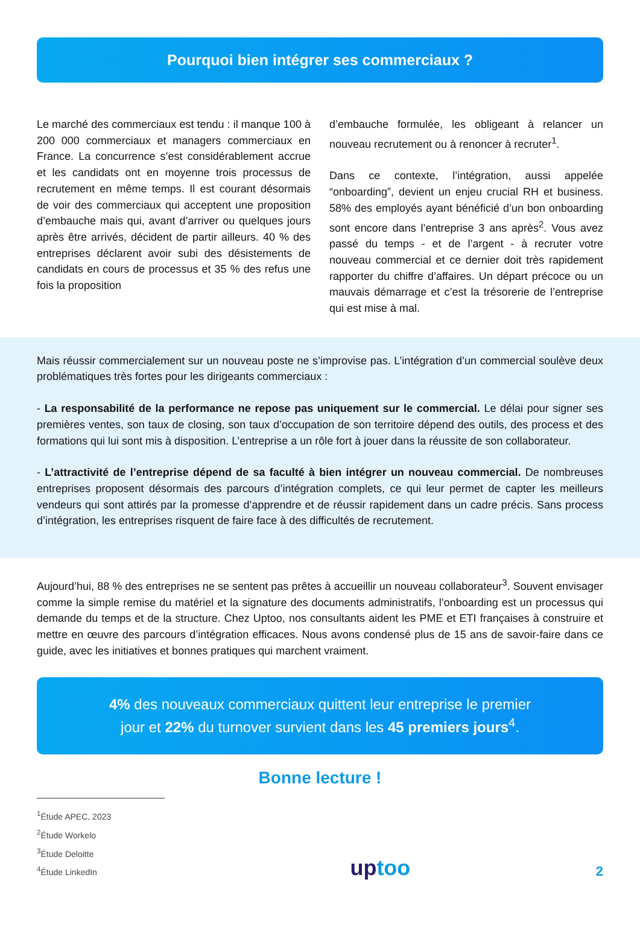Pourquoi bien intégrer ses commerciaux ?
Le marché des commerciaux est tendu : il manque 100 à 200 000 commerciaux et managers commerciaux en France. La concurrence s’est considérablement accrue et les candidats ont en moyenne trois processus de recrutement en même temps. Il est courant désormais de voir des commerciaux qui acceptent une proposition d’embauche mais qui, avant d’arriver ou quelques jours après être arrivés, décident de partir ailleurs. 40 % des entreprises déclarent avoir subi des désistements de candidats en cours de processus et 35 % des refus une fois la proposition
d’embauche formulée, les obligeant à relancer un nouveau recrutement ou à renoncer à recruter<sup>1</sup>.
Dans ce contexte, l’intégration, aussi appelée “onboarding”, devient un enjeu crucial RH et business. 58% des employés ayant bénéficié d’un bon onboarding sont encore dans l’entreprise 3 ans après<sup>2</sup>. Vous avez passé du temps - et de l’argent - à recruter votre nouveau commercial et ce dernier doit très rapidement rapporter du chiffre d’affaires. Un départ précoce ou un mauvais démarrage et c’est la trésorerie de l’entreprise qui est mise à mal.
Mais réussir commercialement sur un nouveau poste ne s’improvise pas. L’intégration d’un commercial soulève deux problématiques très fortes pour les dirigeants commerciaux :
- La responsabilité de la performance ne repose pas uniquement sur le commercial. Le délai pour signer ses premières ventes, son taux de closing, son taux d’occupation de son territoire dépend des outils, des process et des formations qui lui sont mis à disposition. L’entreprise a un rôle fort à jouer dans la réussite de son collaborateur.
- L’attractivité de l’entreprise dépend de sa faculté à bien intégrer un nouveau commercial. De nombreuses entreprises proposent désormais des parcours d’intégration complets, ce qui leur permet de capter les meilleurs vendeurs qui sont attirés par la promesse d’apprendre et de réussir rapidement dans un cadre précis. Sans process d’intégration, les entreprises risquent de faire face à des difficultés de recrutement.
Aujourd’hui, 88 % des entreprises ne se sentent pas prêtes à accueillir un nouveau collaborateur<sup>3</sup>. Souvent envisager comme la simple remise du matériel et la signature des documents administratifs, l’onboarding est un processus qui demande du temps et de la structure. Chez Uptoo, nos consultants aident les PME et ETI françaises à construire et mettre en œuvre des parcours d’intégration efficaces. Nous avons condensé plus de 15 ans de savoir-faire dans ce guide, avec les initiatives et bonnes pratiques qui marchent vraiment.
4% des nouveaux commerciaux quittent leur entreprise le premier
jour et 22% du turnover survient dans les 45 premiers jours<sup>4</sup>.
Bonne lecture !
<sup>1</sup> Étude APEC, 2023
<sup>2</sup> Étude Workelo
<sup>3</sup> Étude Deloitte
<sup>4</sup> Étude LinkedIn
uptoo
2